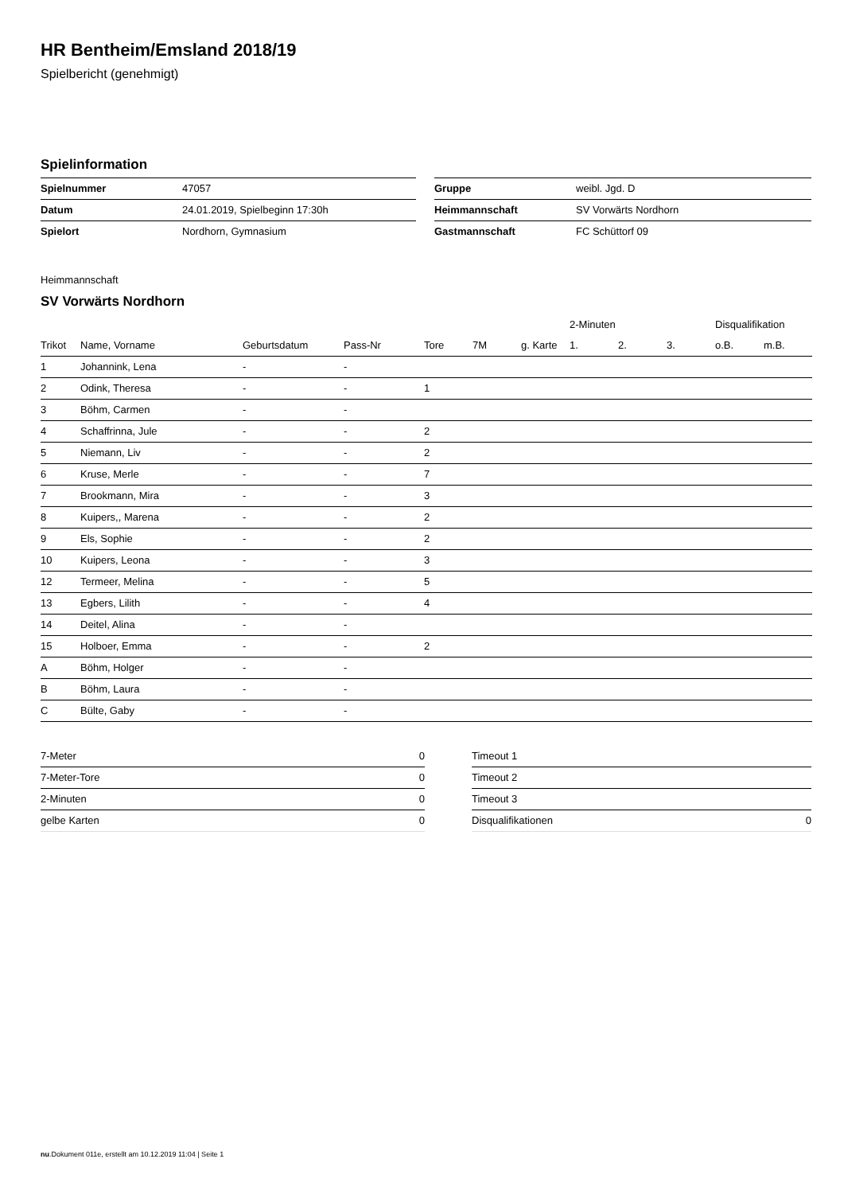HR Bentheim/Emsland 2018/19
Spielbericht (genehmigt)
Spielinformation
| Spielnummer | 47057 |
| Datum | 24.01.2019, Spielbeginn 17:30h |
| Spielort | Nordhorn, Gymnasium |
| Gruppe | weibl. Jgd. D |
| Heimmannschaft | SV Vorwärts Nordhorn |
| Gastmannschaft | FC Schüttorf 09 |
Heimmannschaft
SV Vorwärts Nordhorn
| | | | | | | | 2-Minuten | | | Disqualifikation | |
| --- | --- | --- | --- | --- | --- | --- | --- | --- | --- | --- | --- |
| Trikot | Name, Vorname | Geburtsdatum | Pass-Nr | Tore | 7M | g. Karte | 1. | 2. | 3. | o.B. | m.B. |
| 1 | Johannink, Lena | - | - | | | | | | | | |
| 2 | Odink, Theresa | - | - | 1 | | | | | | | |
| 3 | Böhm, Carmen | - | - | | | | | | | | |
| 4 | Schaffrinna, Jule | - | - | 2 | | | | | | | |
| 5 | Niemann, Liv | - | - | 2 | | | | | | | |
| 6 | Kruse, Merle | - | - | 7 | | | | | | | |
| 7 | Brookmann, Mira | - | - | 3 | | | | | | | |
| 8 | Kuipers,, Marena | - | - | 2 | | | | | | | |
| 9 | Els, Sophie | - | - | 2 | | | | | | | |
| 10 | Kuipers, Leona | - | - | 3 | | | | | | | |
| 12 | Termeer, Melina | - | - | 5 | | | | | | | |
| 13 | Egbers, Lilith | - | - | 4 | | | | | | | |
| 14 | Deitel, Alina | - | - | | | | | | | | |
| 15 | Holboer, Emma | - | - | 2 | | | | | | | |
| A | Böhm, Holger | - | - | | | | | | | | |
| B | Böhm, Laura | - | - | | | | | | | | |
| C | Bülte, Gaby | - | - | | | | | | | | |
| 7-Meter | 0 |
| 7-Meter-Tore | 0 |
| 2-Minuten | 0 |
| gelbe Karten | 0 |
| Timeout 1 | |
| Timeout 2 | |
| Timeout 3 | |
| Disqualifikationen | 0 |
nu.Dokument 011e, erstellt am 10.12.2019 11:04 | Seite 1